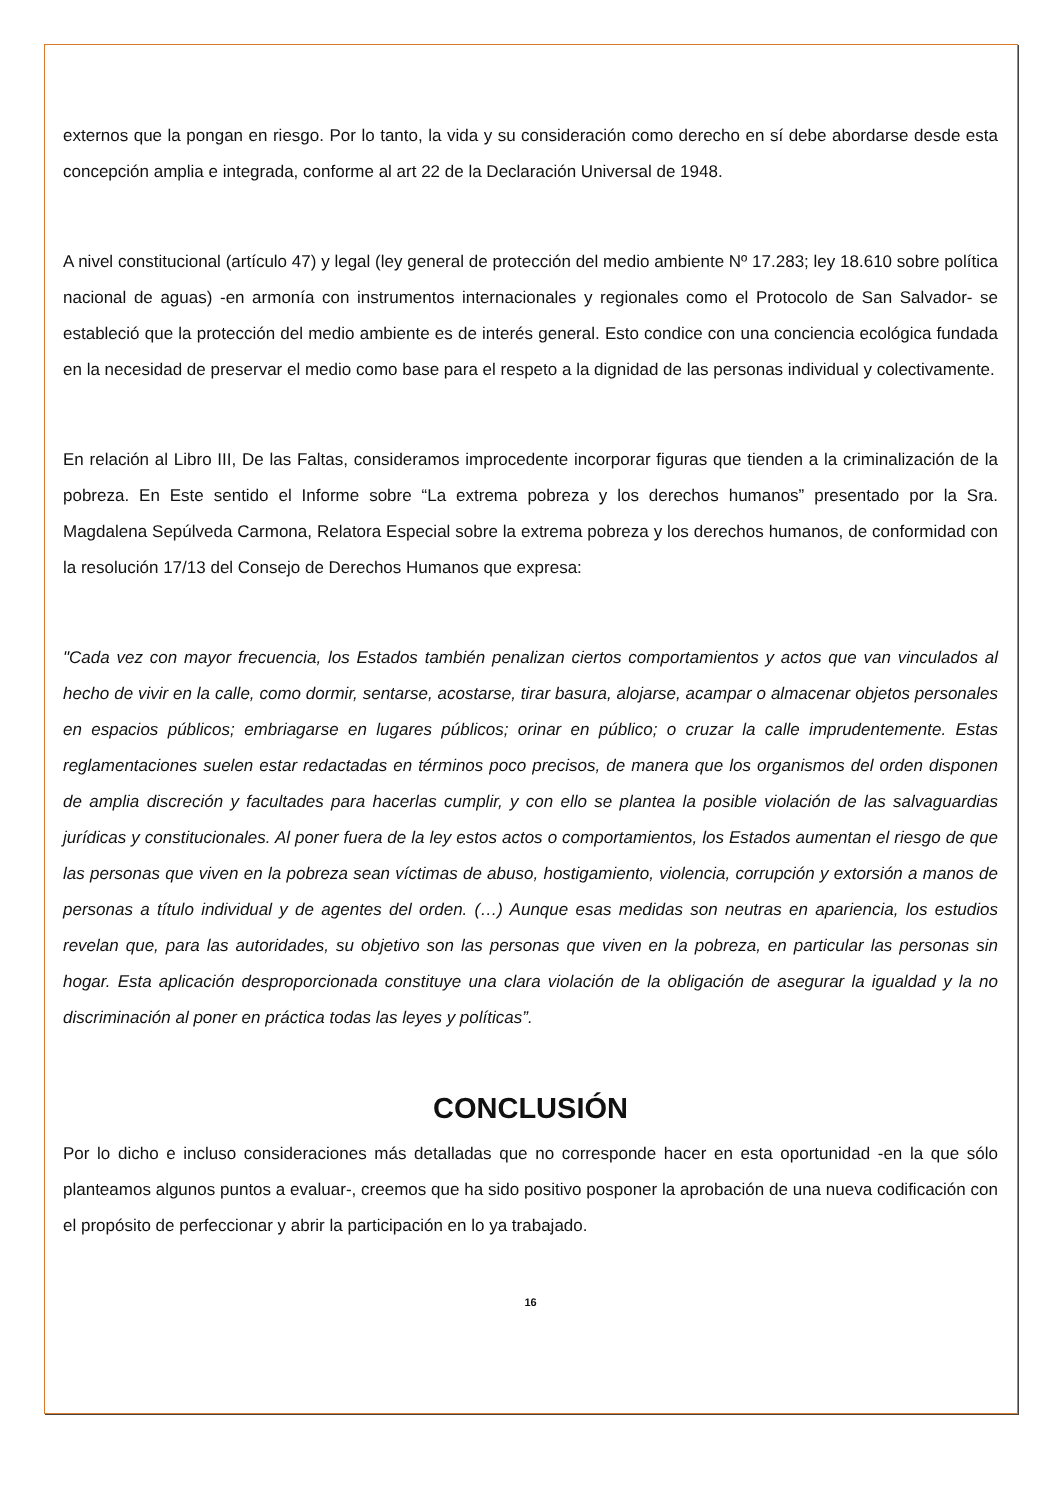externos que la pongan en riesgo. Por lo tanto, la vida y su consideración como derecho en sí debe abordarse desde esta concepción amplia e integrada, conforme al art 22 de la Declaración Universal de 1948.
A nivel constitucional (artículo 47) y legal (ley general de protección del medio ambiente Nº 17.283; ley 18.610 sobre política nacional de aguas) -en armonía con instrumentos internacionales y regionales como el Protocolo de San Salvador- se estableció que la protección del medio ambiente es de interés general. Esto condice con una conciencia ecológica fundada en la necesidad de preservar el medio como base para el respeto a la dignidad de las personas individual y colectivamente.
En relación al Libro III, De las Faltas, consideramos improcedente incorporar figuras que tienden a la criminalización de la pobreza. En Este sentido el Informe sobre “La extrema pobreza y los derechos humanos” presentado por la Sra. Magdalena Sepúlveda Carmona, Relatora Especial sobre la extrema pobreza y los derechos humanos, de conformidad con la resolución 17/13 del Consejo de Derechos Humanos que expresa:
"Cada vez con mayor frecuencia, los Estados también penalizan ciertos comportamientos y actos que van vinculados al hecho de vivir en la calle, como dormir, sentarse, acostarse, tirar basura, alojarse, acampar o almacenar objetos personales en espacios públicos; embriagarse en lugares públicos; orinar en público; o cruzar la calle imprudentemente. Estas reglamentaciones suelen estar redactadas en términos poco precisos, de manera que los organismos del orden disponen de amplia discreción y facultades para hacerlas cumplir, y con ello se plantea la posible violación de las salvaguardias jurídicas y constitucionales. Al poner fuera de la ley estos actos o comportamientos, los Estados aumentan el riesgo de que las personas que viven en la pobreza sean víctimas de abuso, hostigamiento, violencia, corrupción y extorsión a manos de personas a título individual y de agentes del orden. (…) Aunque esas medidas son neutras en apariencia, los estudios revelan que, para las autoridades, su objetivo son las personas que viven en la pobreza, en particular las personas sin hogar. Esta aplicación desproporcionada constituye una clara violación de la obligación de asegurar la igualdad y la no discriminación al poner en práctica todas las leyes y políticas”.
CONCLUSIÓN
Por lo dicho e incluso consideraciones más detalladas que no corresponde hacer en esta oportunidad -en la que sólo planteamos algunos puntos a evaluar-, creemos que ha sido positivo posponer la aprobación de una nueva codificación con el propósito de perfeccionar y abrir la participación en lo ya trabajado.
16